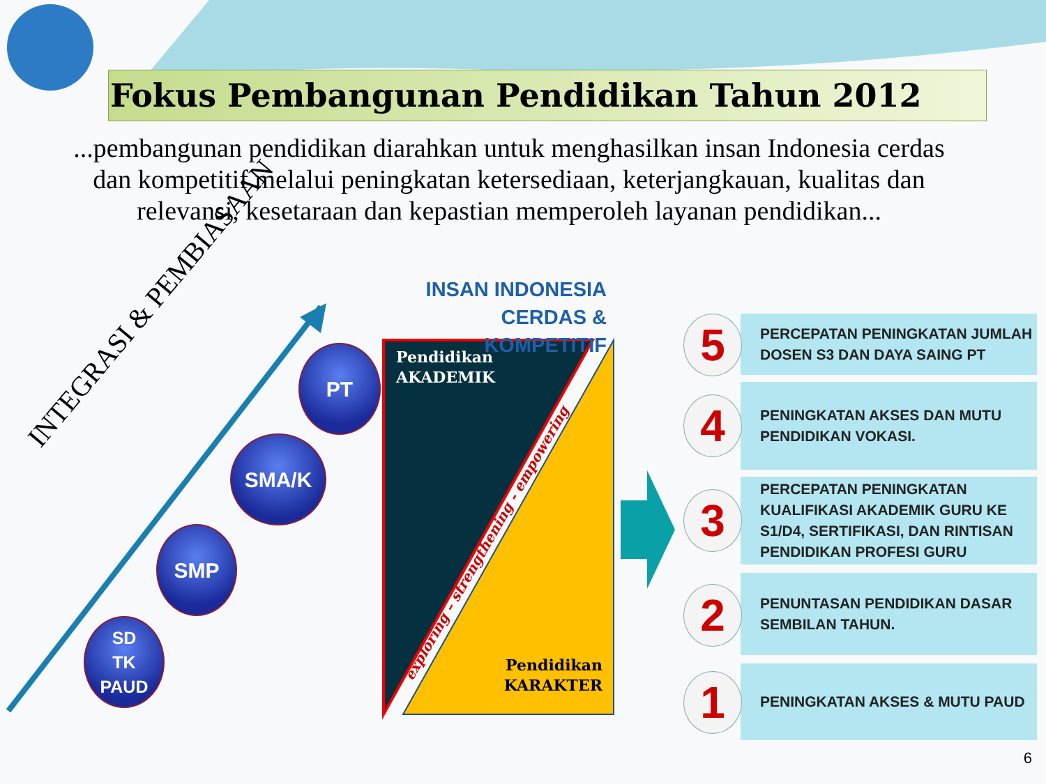Fokus Pembangunan Pendidikan Tahun 2012
...pembangunan pendidikan diarahkan untuk menghasilkan insan Indonesia cerdas dan kompetitif melalui peningkatan ketersediaan, keterjangkauan, kualitas dan relevansi, kesetaraan dan kepastian memperoleh layanan pendidikan...
INSAN INDONESIA
CERDAS & KOMPETITIF
INTEGRASI & PEMBIASAAN
PT
SMA/K
SMP
SD
TK
PAUD
Pendidikan
AKADEMIK
Pendidikan
KARAKTER
exploring – strengthening - empowering
PERCEPATAN PENINGKATAN JUMLAH DOSEN S3 DAN DAYA SAING PT
5
PENINGKATAN AKSES DAN MUTU PENDIDIKAN VOKASI.
4
PERCEPATAN PENINGKATAN KUALIFIKASI AKADEMIK GURU KE S1/D4, SERTIFIKASI, DAN RINTISAN PENDIDIKAN PROFESI GURU
3
PENUNTASAN PENDIDIKAN DASAR SEMBILAN TAHUN.
2
PENINGKATAN AKSES & MUTU PAUD
1
6